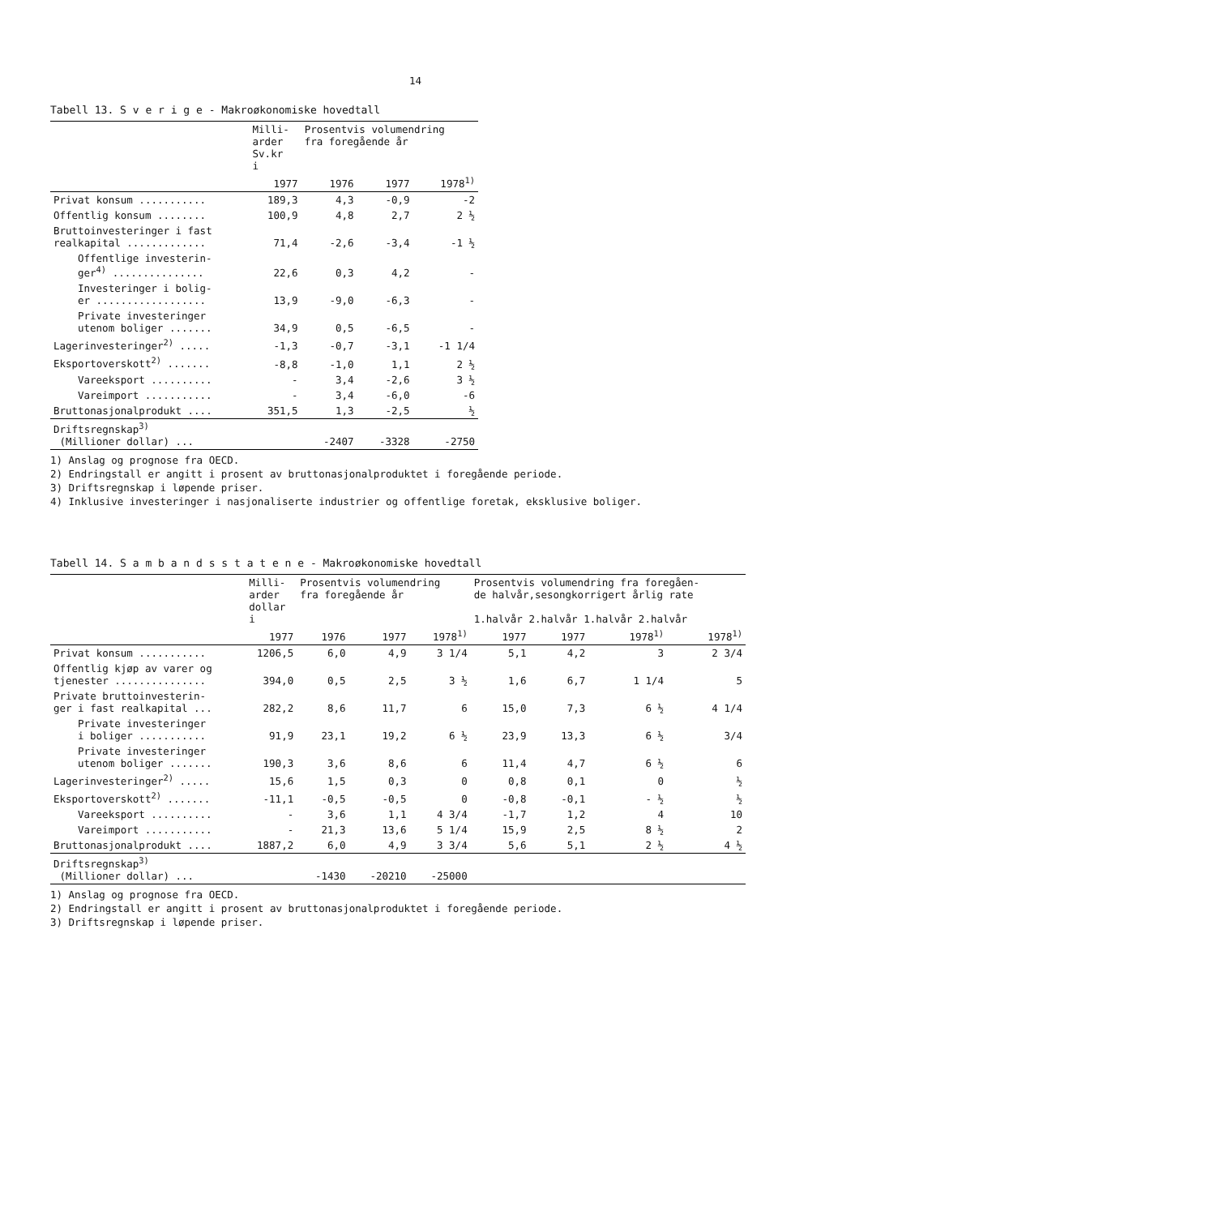14
Tabell 13. S v e r i g e - Makroøkonomiske hovedtall
| | Milli- arder Sv.kr i | Prosentvis volumendring fra foregående år | | |
| --- | --- | --- | --- | --- |
| | 1977 | 1976 | 1977 | 1978<sup>1)</sup> |
| Privat konsum ........... | 189,3 | 4,3 | -0,9 | -2 |
| Offentlig konsum ........ | 100,9 | 4,8 | 2,7 | 2 ½ |
| Bruttoinvesteringer i fast realkapital ............. | 71,4 | -2,6 | -3,4 | -1 ½ |
| Offentlige investerin- ger<sup>4)</sup> ............... | 22,6 | 0,3 | 4,2 | - |
| Investeringer i bolig- er .................. | 13,9 | -9,0 | -6,3 | - |
| Private investeringer utenom boliger ....... | 34,9 | 0,5 | -6,5 | - |
| Lagerinvesteringer<sup>2)</sup> ..... | -1,3 | -0,7 | -3,1 | -1 1/4 |
| Eksportoverskott<sup>2)</sup> ....... | -8,8 | -1,0 | 1,1 | 2 ½ |
| Vareeksport .......... | - | 3,4 | -2,6 | 3 ½ |
| Vareimport ........... | - | 3,4 | -6,0 | -6 |
| Bruttonasjonalprodukt .... | 351,5 | 1,3 | -2,5 | ½ |
| Driftsregnskap<sup>3)</sup> (Millioner dollar) ... | | -2407 | -3328 | -2750 |
1) Anslag og prognose fra OECD.
2) Endringstall er angitt i prosent av bruttonasjonalproduktet i foregående periode.
3) Driftsregnskap i løpende priser.
4) Inklusive investeringer i nasjonaliserte industrier og offentlige foretak, eksklusive boliger.
Tabell 14. S a m b a n d s s t a t e n e - Makroøkonomiske hovedtall
| | Milli- arder dollar i | Prosentvis volumendring fra foregående år | | | Prosentvis volumendring fra foregåen- de halvår,sesongkorrigert årlig rate 1.halvår 2.halvår 1.halvår 2.halvår | | | |
| --- | --- | --- | --- | --- | --- | --- | --- | --- |
| | 1977 | 1976 | 1977 | 1978<sup>1)</sup> | 1977 | 1977 | 1978<sup>1)</sup> | 1978<sup>1)</sup> |
| Privat konsum ........... | 1206,5 | 6,0 | 4,9 | 3 1/4 | 5,1 | 4,2 | 3 | 2 3/4 |
| Offentlig kjøp av varer og tjenester ............... | 394,0 | 0,5 | 2,5 | 3 ½ | 1,6 | 6,7 | 1 1/4 | 5 |
| Private bruttoinvesterin- ger i fast realkapital ... | 282,2 | 8,6 | 11,7 | 6 | 15,0 | 7,3 | 6 ½ | 4 1/4 |
| Private investeringer i boliger ........... | 91,9 | 23,1 | 19,2 | 6 ½ | 23,9 | 13,3 | 6 ½ | 3/4 |
| Private investeringer utenom boliger ....... | 190,3 | 3,6 | 8,6 | 6 | 11,4 | 4,7 | 6 ½ | 6 |
| Lagerinvesteringer<sup>2)</sup> ..... | 15,6 | 1,5 | 0,3 | 0 | 0,8 | 0,1 | 0 | ½ |
| Eksportoverskott<sup>2)</sup> ....... | -11,1 | -0,5 | -0,5 | 0 | -0,8 | -0,1 | - ½ | ½ |
| Vareeksport .......... | - | 3,6 | 1,1 | 4 3/4 | -1,7 | 1,2 | 4 | 10 |
| Vareimport ........... | - | 21,3 | 13,6 | 5 1/4 | 15,9 | 2,5 | 8 ½ | 2 |
| Bruttonasjonalprodukt .... | 1887,2 | 6,0 | 4,9 | 3 3/4 | 5,6 | 5,1 | 2 ½ | 4 ½ |
| Driftsregnskap<sup>3)</sup> (Millioner dollar) ... | | -1430 | -20210 | -25000 | | | | |
1) Anslag og prognose fra OECD.
2) Endringstall er angitt i prosent av bruttonasjonalproduktet i foregående periode.
3) Driftsregnskap i løpende priser.